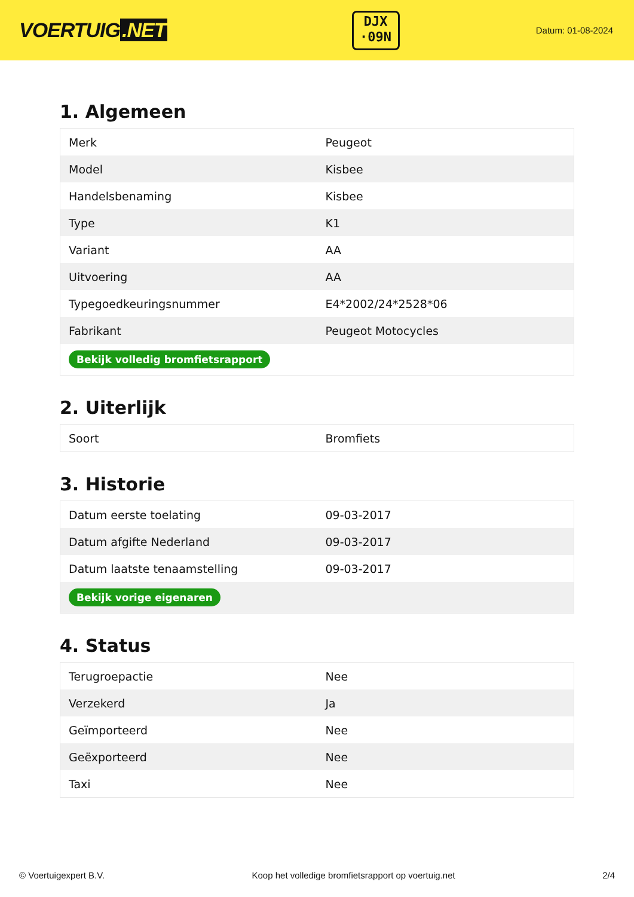VOERTUIG.NET
DJX
·09N
Datum: 01-08-2024
1. Algemeen
| Merk | Peugeot |
| Model | Kisbee |
| Handelsbenaming | Kisbee |
| Type | K1 |
| Variant | AA |
| Uitvoering | AA |
| Typegoedkeuringsnummer | E4*2002/24*2528*06 |
| Fabrikant | Peugeot Motocycles |
| Bekijk volledig bromfietsrapport | |
2. Uiterlijk
| Soort | Bromfiets |
3. Historie
| Datum eerste toelating | 09-03-2017 |
| Datum afgifte Nederland | 09-03-2017 |
| Datum laatste tenaamstelling | 09-03-2017 |
| Bekijk vorige eigenaren | |
4. Status
| Terugroepactie | Nee |
| Verzekerd | Ja |
| Geïmporteerd | Nee |
| Geëxporteerd | Nee |
| Taxi | Nee |
© Voertuigexpert B.V. Koop het volledige bromfietsrapport op voertuig.net 2/4